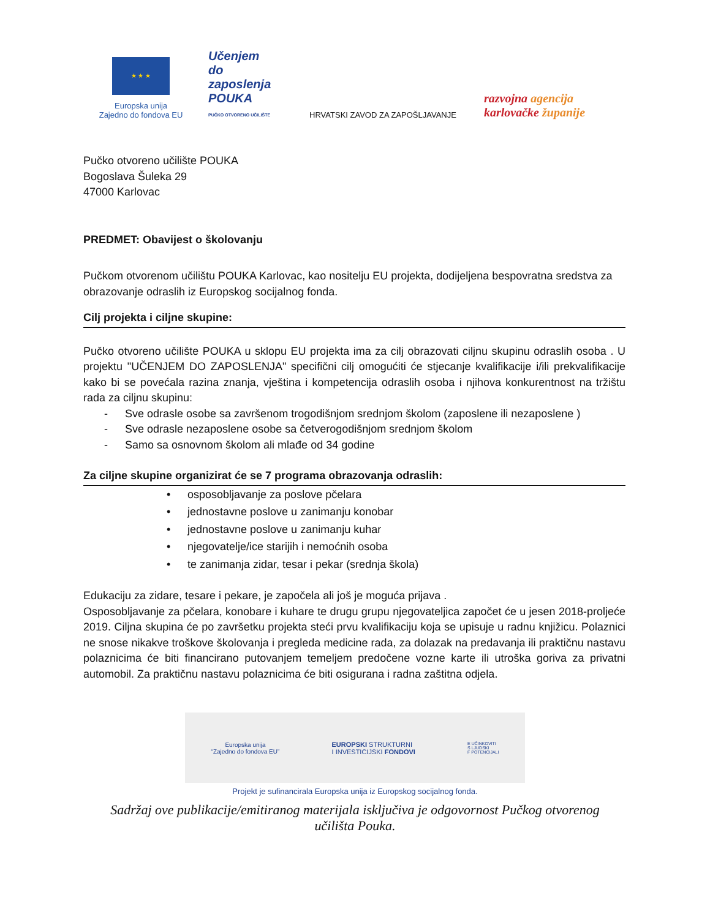★ ★ ★
Europska unija
Zajedno do fondova EU
Učenjem
do zaposlenja
POUKA
PUČKO OTVORENO UČILIŠTE
HRVATSKI ZAVOD ZA ZAPOŠLJAVANJE
razvojna agencija
karlovačke županije
Pučko otvoreno učilište POUKA
Bogoslava Šuleka 29
47000 Karlovac
PREDMET: Obavijest o školovanju
Pučkom otvorenom učilištu POUKA Karlovac, kao nositelju EU projekta, dodijeljena bespovratna sredstva za obrazovanje odraslih iz Europskog socijalnog fonda.
Cilj projekta i ciljne skupine:
Pučko otvoreno učilište POUKA u sklopu EU projekta ima za cilj obrazovati ciljnu skupinu odraslih osoba . U projektu "UČENJEM DO ZAPOSLENJA" specifični cilj omogućiti će stjecanje kvalifikacije i/ili prekvalifikacije kako bi se povećala razina znanja, vještina i kompetencija odraslih osoba i njihova konkurentnost na tržištu rada za ciljnu skupinu:
- Sve odrasle osobe sa završenom trogodišnjom srednjom školom (zaposlene ili nezaposlene )
- Sve odrasle nezaposlene osobe sa četverogodišnjom srednjom školom
- Samo sa osnovnom školom ali mlađe od 34 godine
Za ciljne skupine organizirat će se 7 programa obrazovanja odraslih:
• osposobljavanje za poslove pčelara
• jednostavne poslove u zanimanju konobar
• jednostavne poslove u zanimanju kuhar
• njegovatelje/ice starijih i nemoćnih osoba
• te zanimanja zidar, tesar i pekar (srednja škola)
Edukaciju za zidare, tesare i pekare, je započela ali još je moguća prijava .
Osposobljavanje za pčelara, konobare i kuhare te drugu grupu njegovateljica započet će u jesen 2018-proljeće 2019. Ciljna skupina će po završetku projekta steći prvu kvalifikaciju koja se upisuje u radnu knjižicu. Polaznici ne snose nikakve troškove školovanja i pregleda medicine rada, za dolazak na predavanja ili praktičnu nastavu polaznicima će biti financirano putovanjem temeljem predočene vozne karte ili utroška goriva za privatni automobil. Za praktičnu nastavu polaznicima će biti osigurana i radna zaštitna odjela.
Europska unija
“Zajedno do fondova EU”
EUROPSKI STRUKTURNI
I INVESTICIJSKI FONDOVI
E UČINKOVITI
S LJUDSKI
F POTENCIJALI
Projekt je sufinancirala Europska unija iz Europskog socijalnog fonda.
Sadržaj ove publikacije/emitiranog materijala isključiva je odgovornost Pučkog otvorenog učilišta Pouka.